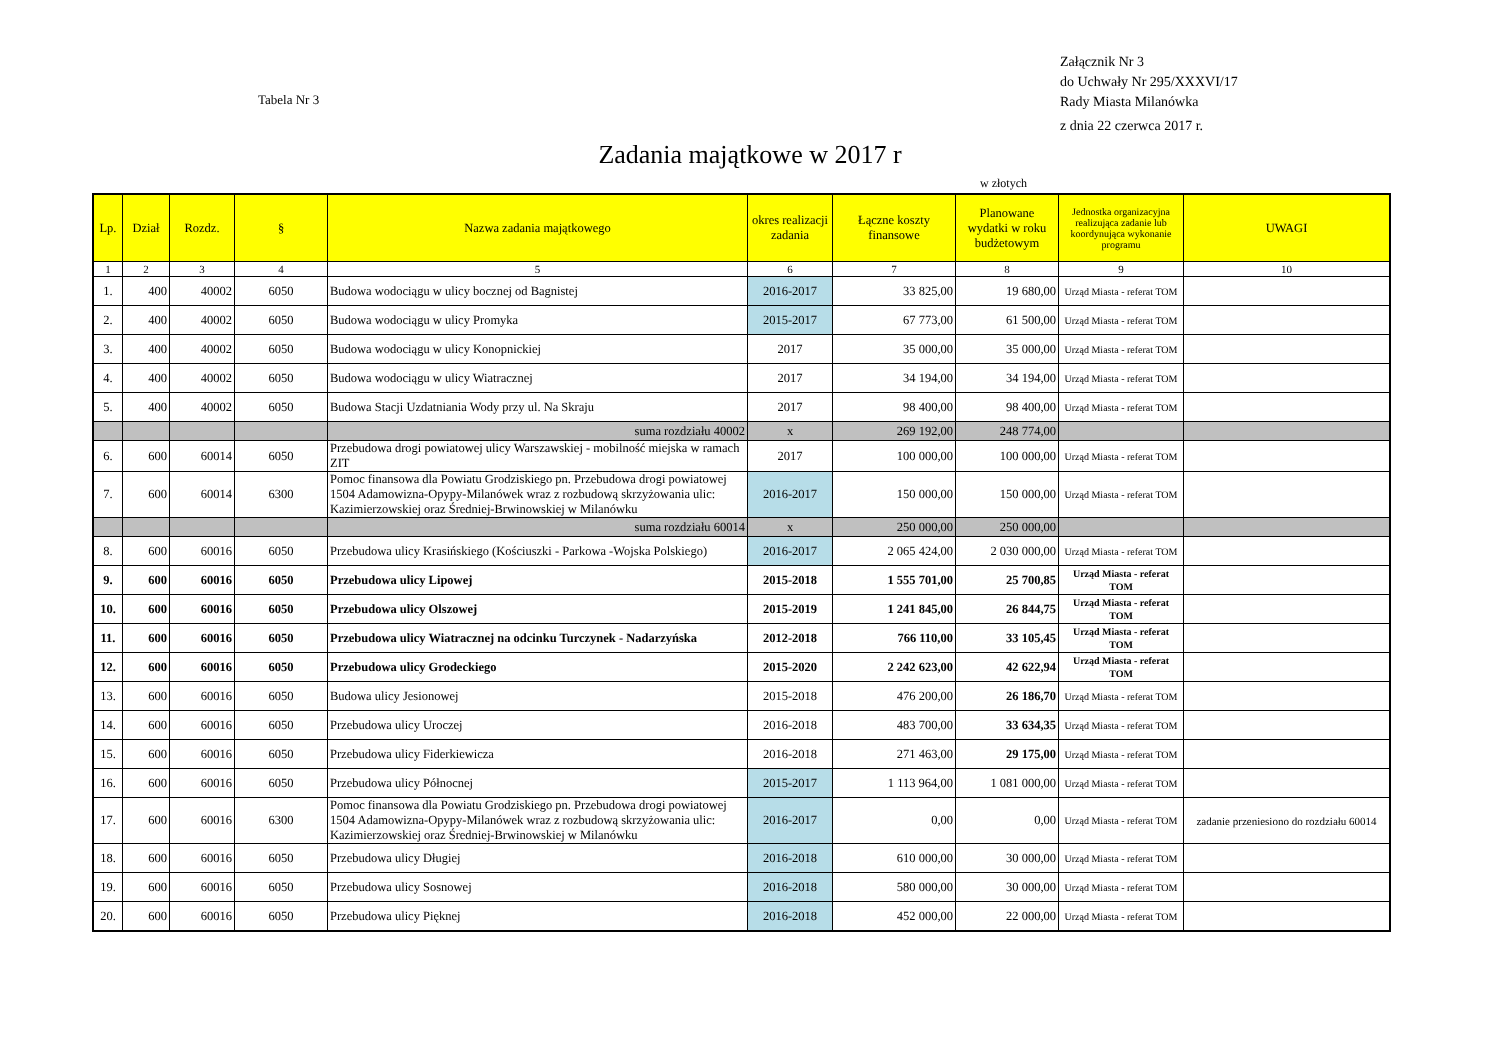Tabela Nr 3
Załącznik Nr 3
do Uchwały Nr 295/XXXVI/17
Rady Miasta Milanówka
z dnia 22 czerwca 2017 r.
Zadania majątkowe w 2017 r
w złotych
| Lp. | Dział | Rozdz. | § | Nazwa zadania majątkowego | okres realizacji zadania | Łączne koszty finansowe | Planowane wydatki w roku budżetowym | Jednostka organizacyjna realizująca zadanie lub koordynująca wykonanie programu | UWAGI |
| --- | --- | --- | --- | --- | --- | --- | --- | --- | --- |
| 1 | 2 | 3 | 4 | 5 | 6 | 7 | 8 | 9 | 10 |
| 1. | 400 | 40002 | 6050 | Budowa wodociągu w ulicy bocznej od Bagnistej | 2016-2017 | 33 825,00 | 19 680,00 | Urząd Miasta - referat TOM | |
| 2. | 400 | 40002 | 6050 | Budowa wodociągu w ulicy Promyka | 2015-2017 | 67 773,00 | 61 500,00 | Urząd Miasta - referat TOM | |
| 3. | 400 | 40002 | 6050 | Budowa wodociągu w ulicy Konopnickiej | 2017 | 35 000,00 | 35 000,00 | Urząd Miasta - referat TOM | |
| 4. | 400 | 40002 | 6050 | Budowa wodociągu w ulicy Wiatracznej | 2017 | 34 194,00 | 34 194,00 | Urząd Miasta - referat TOM | |
| 5. | 400 | 40002 | 6050 | Budowa Stacji Uzdatniania Wody przy ul. Na Skraju | 2017 | 98 400,00 | 98 400,00 | Urząd Miasta - referat TOM | |
| | | | | suma rozdziału 40002 | x | 269 192,00 | 248 774,00 | | |
| 6. | 600 | 60014 | 6050 | Przebudowa drogi powiatowej ulicy Warszawskiej - mobilność miejska w ramach ZIT | 2017 | 100 000,00 | 100 000,00 | Urząd Miasta - referat TOM | |
| 7. | 600 | 60014 | 6300 | Pomoc finansowa dla Powiatu Grodziskiego pn. Przebudowa drogi powiatowej 1504 Adamowizna-Opypy-Milanówek wraz z rozbudową skrzyżowania ulic: Kazimierzowskiej oraz Średniej-Brwinowskiej w Milanówku | 2016-2017 | 150 000,00 | 150 000,00 | Urząd Miasta - referat TOM | |
| | | | | suma rozdziału 60014 | x | 250 000,00 | 250 000,00 | | |
| 8. | 600 | 60016 | 6050 | Przebudowa ulicy Krasińskiego (Kościuszki - Parkowa -Wojska Polskiego) | 2016-2017 | 2 065 424,00 | 2 030 000,00 | Urząd Miasta - referat TOM | |
| 9. | 600 | 60016 | 6050 | Przebudowa ulicy Lipowej | 2015-2018 | 1 555 701,00 | 25 700,85 | Urząd Miasta - referat TOM | |
| 10. | 600 | 60016 | 6050 | Przebudowa ulicy Olszowej | 2015-2019 | 1 241 845,00 | 26 844,75 | Urząd Miasta - referat TOM | |
| 11. | 600 | 60016 | 6050 | Przebudowa ulicy Wiatracznej na odcinku Turczynek - Nadarzyńska | 2012-2018 | 766 110,00 | 33 105,45 | Urząd Miasta - referat TOM | |
| 12. | 600 | 60016 | 6050 | Przebudowa ulicy Grodeckiego | 2015-2020 | 2 242 623,00 | 42 622,94 | Urząd Miasta - referat TOM | |
| 13. | 600 | 60016 | 6050 | Budowa ulicy Jesionowej | 2015-2018 | 476 200,00 | 26 186,70 | Urząd Miasta - referat TOM | |
| 14. | 600 | 60016 | 6050 | Przebudowa ulicy Uroczej | 2016-2018 | 483 700,00 | 33 634,35 | Urząd Miasta - referat TOM | |
| 15. | 600 | 60016 | 6050 | Przebudowa ulicy Fiderkiewicza | 2016-2018 | 271 463,00 | 29 175,00 | Urząd Miasta - referat TOM | |
| 16. | 600 | 60016 | 6050 | Przebudowa ulicy Północnej | 2015-2017 | 1 113 964,00 | 1 081 000,00 | Urząd Miasta - referat TOM | |
| 17. | 600 | 60016 | 6300 | Pomoc finansowa dla Powiatu Grodziskiego pn. Przebudowa drogi powiatowej 1504 Adamowizna-Opypy-Milanówek wraz z rozbudową skrzyżowania ulic: Kazimierzowskiej oraz Średniej-Brwinowskiej w Milanówku | 2016-2017 | 0,00 | 0,00 | Urząd Miasta - referat TOM | zadanie przeniesiono do rozdziału 60014 |
| 18. | 600 | 60016 | 6050 | Przebudowa ulicy Długiej | 2016-2018 | 610 000,00 | 30 000,00 | Urząd Miasta - referat TOM | |
| 19. | 600 | 60016 | 6050 | Przebudowa ulicy Sosnowej | 2016-2018 | 580 000,00 | 30 000,00 | Urząd Miasta - referat TOM | |
| 20. | 600 | 60016 | 6050 | Przebudowa ulicy Pięknej | 2016-2018 | 452 000,00 | 22 000,00 | Urząd Miasta - referat TOM | |